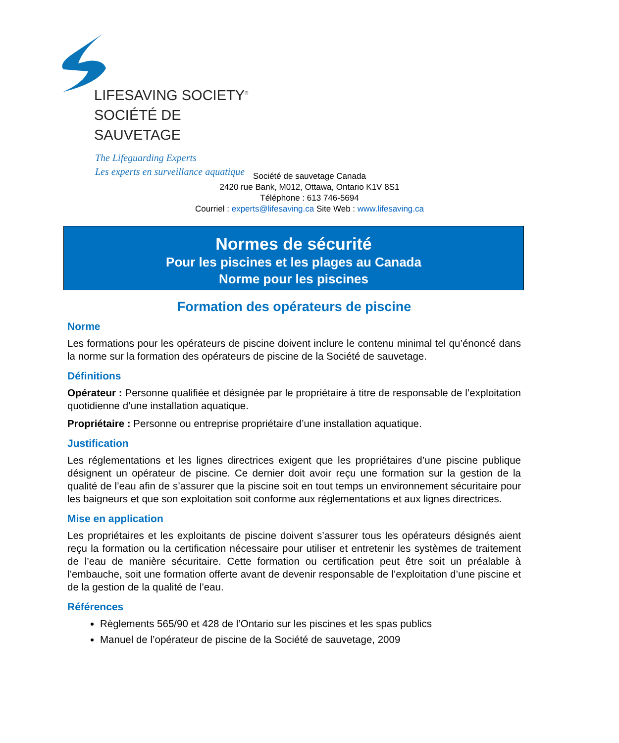LIFESAVING SOCIETY<sup>®</sup>
SOCIÉTÉ DE SAUVETAGE
The Lifeguarding Experts
Les experts en surveillance aquatique
Société de sauvetage Canada
2420 rue Bank, M012, Ottawa, Ontario K1V 8S1
Téléphone : 613 746-5694
Courriel : experts@lifesaving.ca Site Web : www.lifesaving.ca
Normes de sécurité
Pour les piscines et les plages au Canada
Norme pour les piscines
Formation des opérateurs de piscine
Norme
Les formations pour les opérateurs de piscine doivent inclure le contenu minimal tel qu’énoncé dans la norme sur la formation des opérateurs de piscine de la Société de sauvetage.
Définitions
Opérateur : Personne qualifiée et désignée par le propriétaire à titre de responsable de l’exploitation quotidienne d’une installation aquatique.
Propriétaire : Personne ou entreprise propriétaire d’une installation aquatique.
Justification
Les réglementations et les lignes directrices exigent que les propriétaires d’une piscine publique désignent un opérateur de piscine. Ce dernier doit avoir reçu une formation sur la gestion de la qualité de l’eau afin de s’assurer que la piscine soit en tout temps un environnement sécuritaire pour les baigneurs et que son exploitation soit conforme aux réglementations et aux lignes directrices.
Mise en application
Les propriétaires et les exploitants de piscine doivent s’assurer tous les opérateurs désignés aient reçu la formation ou la certification nécessaire pour utiliser et entretenir les systèmes de traitement de l’eau de manière sécuritaire. Cette formation ou certification peut être soit un préalable à l’embauche, soit une formation offerte avant de devenir responsable de l’exploitation d’une piscine et de la gestion de la qualité de l’eau.
Références
Règlements 565/90 et 428 de l’Ontario sur les piscines et les spas publics
Manuel de l’opérateur de piscine de la Société de sauvetage, 2009